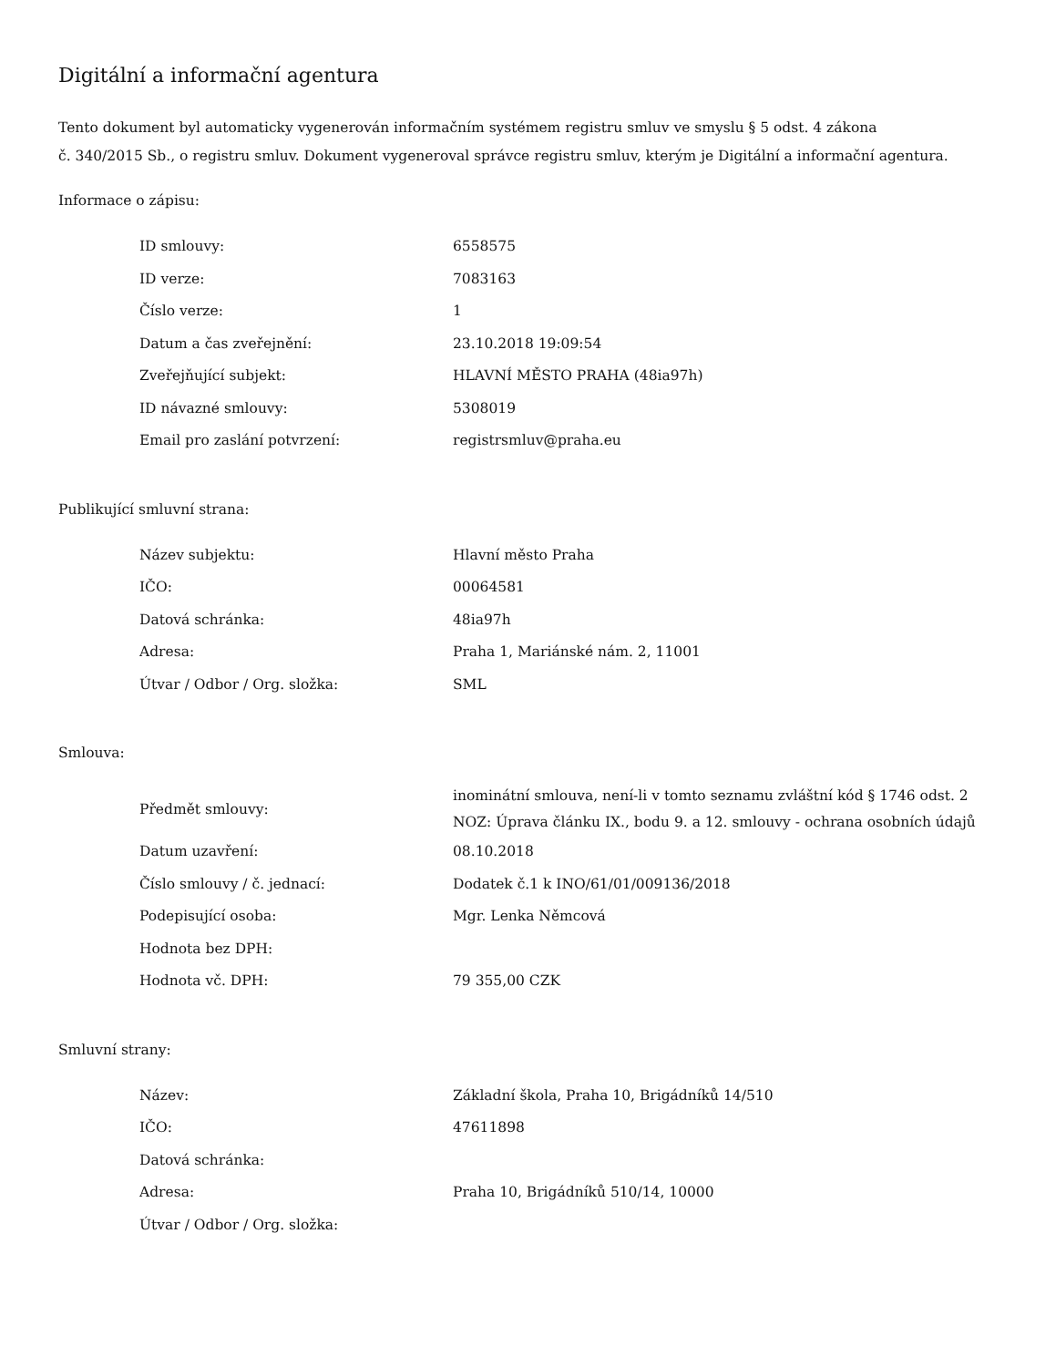Digitální a informační agentura
Tento dokument byl automaticky vygenerován informačním systémem registru smluv ve smyslu § 5 odst. 4 zákona
č. 340/2015 Sb., o registru smluv. Dokument vygeneroval správce registru smluv, kterým je Digitální a informační agentura.
Informace o zápisu:
| ID smlouvy: | 6558575 |
| ID verze: | 7083163 |
| Číslo verze: | 1 |
| Datum a čas zveřejnění: | 23.10.2018 19:09:54 |
| Zveřejňující subjekt: | HLAVNÍ MĚSTO PRAHA (48ia97h) |
| ID návazné smlouvy: | 5308019 |
| Email pro zaslání potvrzení: | registrsmluv@praha.eu |
Publikující smluvní strana:
| Název subjektu: | Hlavní město Praha |
| IČO: | 00064581 |
| Datová schránka: | 48ia97h |
| Adresa: | Praha 1, Mariánské nám. 2, 11001 |
| Útvar / Odbor / Org. složka: | SML |
Smlouva:
| Předmět smlouvy: | inominátní smlouva, není-li v tomto seznamu zvláštní kód § 1746 odst. 2 NOZ: Úprava článku IX., bodu 9. a 12. smlouvy - ochrana osobních údajů |
| Datum uzavření: | 08.10.2018 |
| Číslo smlouvy / č. jednací: | Dodatek č.1 k INO/61/01/009136/2018 |
| Podepisující osoba: | Mgr. Lenka Němcová |
| Hodnota bez DPH: | |
| Hodnota vč. DPH: | 79 355,00 CZK |
Smluvní strany:
| Název: | Základní škola, Praha 10, Brigádníků 14/510 |
| IČO: | 47611898 |
| Datová schránka: | |
| Adresa: | Praha 10, Brigádníků 510/14, 10000 |
| Útvar / Odbor / Org. složka: | |